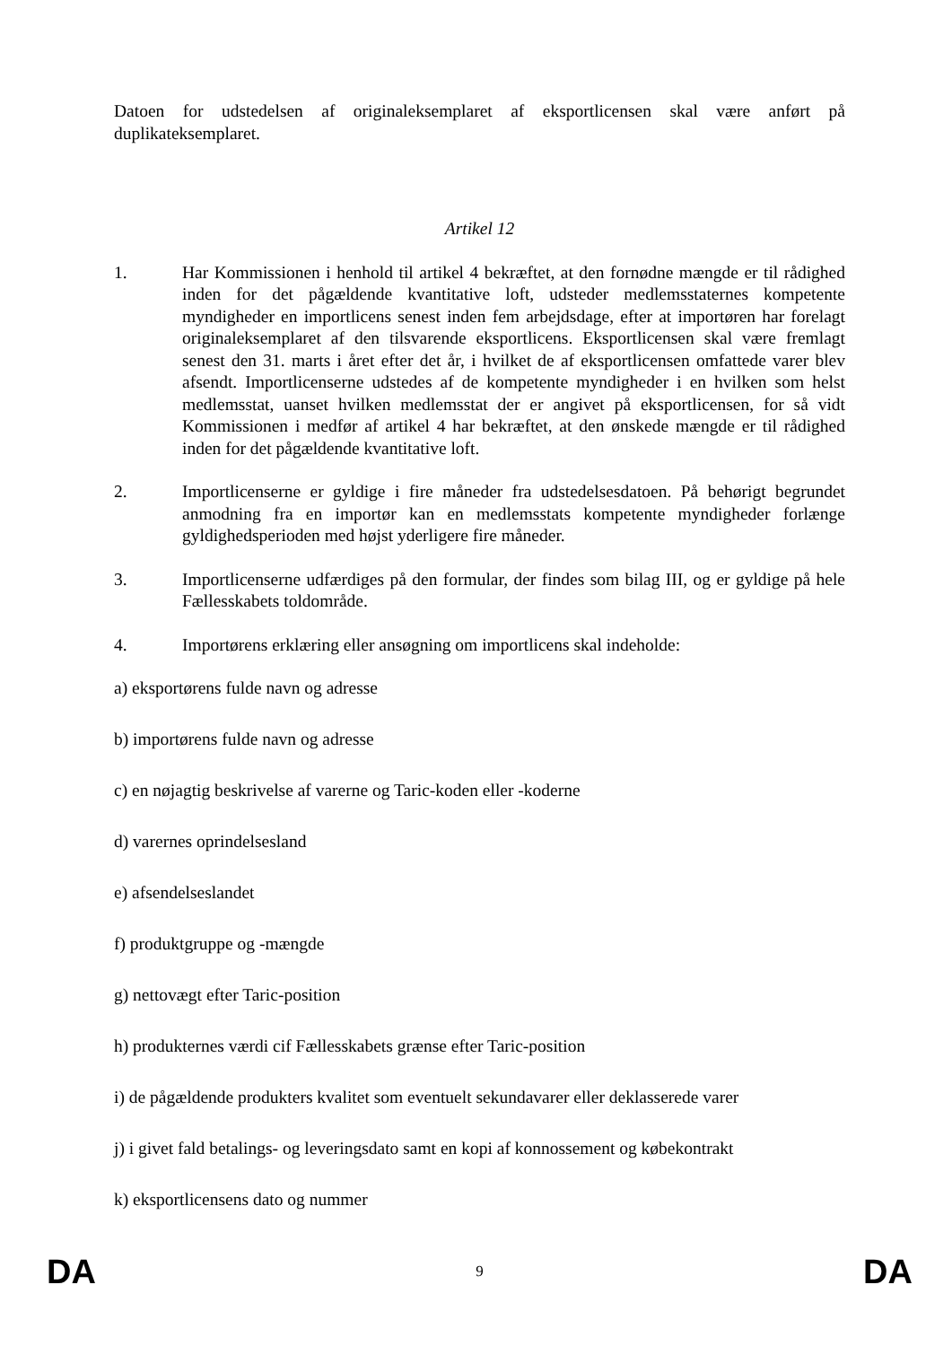Datoen for udstedelsen af originaleksemplaret af eksportlicensen skal være anført på duplikateksemplaret.
Artikel 12
1. Har Kommissionen i henhold til artikel 4 bekræftet, at den fornødne mængde er til rådighed inden for det pågældende kvantitative loft, udsteder medlemsstaternes kompetente myndigheder en importlicens senest inden fem arbejdsdage, efter at importøren har forelagt originaleksemplaret af den tilsvarende eksportlicens. Eksportlicensen skal være fremlagt senest den 31. marts i året efter det år, i hvilket de af eksportlicensen omfattede varer blev afsendt. Importlicenserne udstedes af de kompetente myndigheder i en hvilken som helst medlemsstat, uanset hvilken medlemsstat der er angivet på eksportlicensen, for så vidt Kommissionen i medfør af artikel 4 har bekræftet, at den ønskede mængde er til rådighed inden for det pågældende kvantitative loft.
2. Importlicenserne er gyldige i fire måneder fra udstedelsesdatoen. På behørigt begrundet anmodning fra en importør kan en medlemsstats kompetente myndigheder forlænge gyldighedsperioden med højst yderligere fire måneder.
3. Importlicenserne udfærdiges på den formular, der findes som bilag III, og er gyldige på hele Fællesskabets toldområde.
4. Importørens erklæring eller ansøgning om importlicens skal indeholde:
a) eksportørens fulde navn og adresse
b) importørens fulde navn og adresse
c) en nøjagtig beskrivelse af varerne og Taric-koden eller -koderne
d) varernes oprindelsesland
e) afsendelseslandet
f) produktgruppe og -mængde
g) nettovægt efter Taric-position
h) produkternes værdi cif Fællesskabets grænse efter Taric-position
i) de pågældende produkters kvalitet som eventuelt sekundavarer eller deklasserede varer
j) i givet fald betalings- og leveringsdato samt en kopi af konnossement og købekontrakt
k) eksportlicensens dato og nummer
DA 9 DA